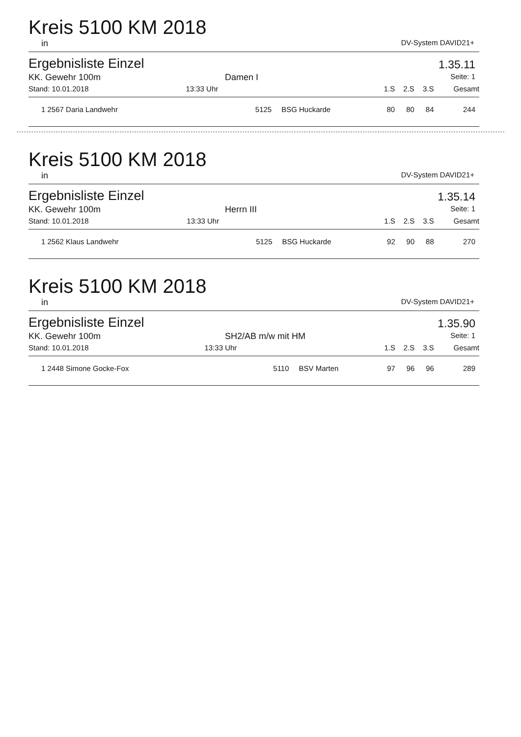Kreis 5100 KM 2018
in DV-System DAVID21+
Ergebnisliste Einzel 1.35.11
KK. Gewehr 100m Damen I Seite: 1
| Stand: 10.01.2018 | 13:33 Uhr | | | 1.S | 2.S | 3.S | Gesamt |
| --- | --- | --- | --- | --- | --- | --- | --- |
| 1 2567 Daria Landwehr | | 5125 | BSG Huckarde | 80 | 80 | 84 | 244 |
Kreis 5100 KM 2018
in DV-System DAVID21+
Ergebnisliste Einzel 1.35.14
KK. Gewehr 100m Herrn III Seite: 1
| Stand: 10.01.2018 | 13:33 Uhr | | | 1.S | 2.S | 3.S | Gesamt |
| --- | --- | --- | --- | --- | --- | --- | --- |
| 1 2562 Klaus Landwehr | | 5125 | BSG Huckarde | 92 | 90 | 88 | 270 |
Kreis 5100 KM 2018
in DV-System DAVID21+
Ergebnisliste Einzel 1.35.90
KK. Gewehr 100m SH2/AB m/w mit HM Seite: 1
| Stand: 10.01.2018 | 13:33 Uhr | | | 1.S | 2.S | 3.S | Gesamt |
| --- | --- | --- | --- | --- | --- | --- | --- |
| 1 2448 Simone Gocke-Fox | | 5110 | BSV Marten | 97 | 96 | 96 | 289 |